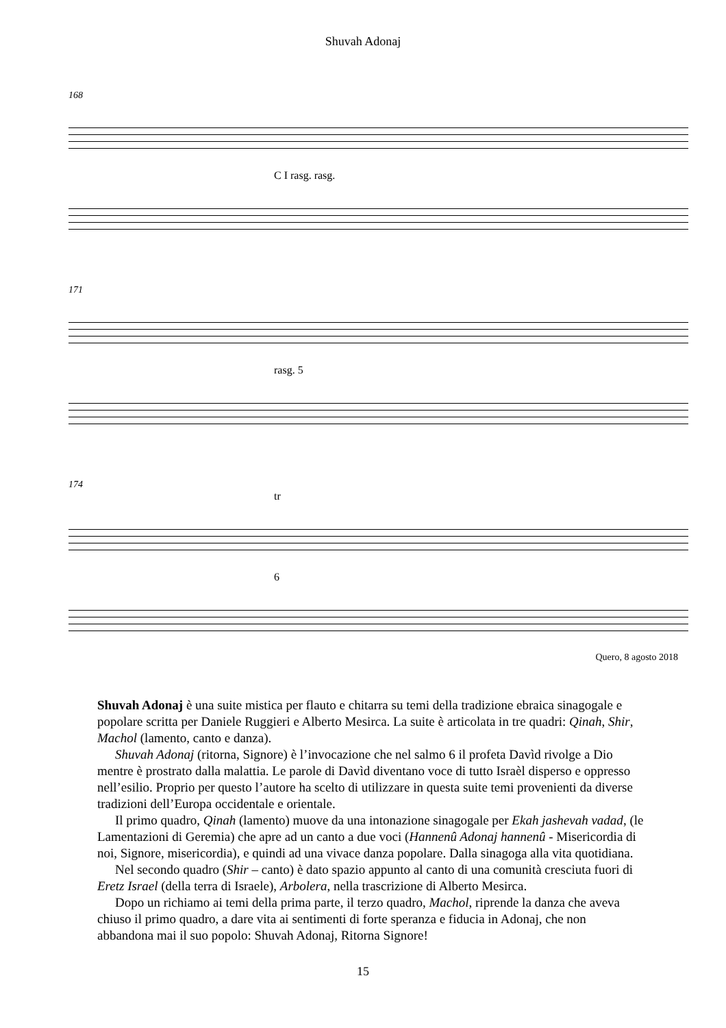Shuvah Adonaj
168
C I rasg. rasg.
171
rasg. 5
174
tr
6
Quero, 8 agosto 2018
Shuvah Adonaj è una suite mistica per flauto e chitarra su temi della tradizione ebraica sinagogale e popolare scritta per Daniele Ruggieri e Alberto Mesirca. La suite è articolata in tre quadri: Qinah, Shir, Machol (lamento, canto e danza).
Shuvah Adonaj (ritorna, Signore) è l’invocazione che nel salmo 6 il profeta Davìd rivolge a Dio mentre è prostrato dalla malattia. Le parole di Davìd diventano voce di tutto Israèl disperso e oppresso nell’esilio. Proprio per questo l’autore ha scelto di utilizzare in questa suite temi provenienti da diverse tradizioni dell’Europa occidentale e orientale.
Il primo quadro, Qinah (lamento) muove da una intonazione sinagogale per Ekah jashevah vadad, (le Lamentazioni di Geremia) che apre ad un canto a due voci (Hannenû Adonaj hannenû - Misericordia di noi, Signore, misericordia), e quindi ad una vivace danza popolare. Dalla sinagoga alla vita quotidiana.
Nel secondo quadro (Shir – canto) è dato spazio appunto al canto di una comunità cresciuta fuori di Eretz Israel (della terra di Israele), Arbolera, nella trascrizione di Alberto Mesirca.
Dopo un richiamo ai temi della prima parte, il terzo quadro, Machol, riprende la danza che aveva chiuso il primo quadro, a dare vita ai sentimenti di forte speranza e fiducia in Adonaj, che non abbandona mai il suo popolo: Shuvah Adonaj, Ritorna Signore!
15